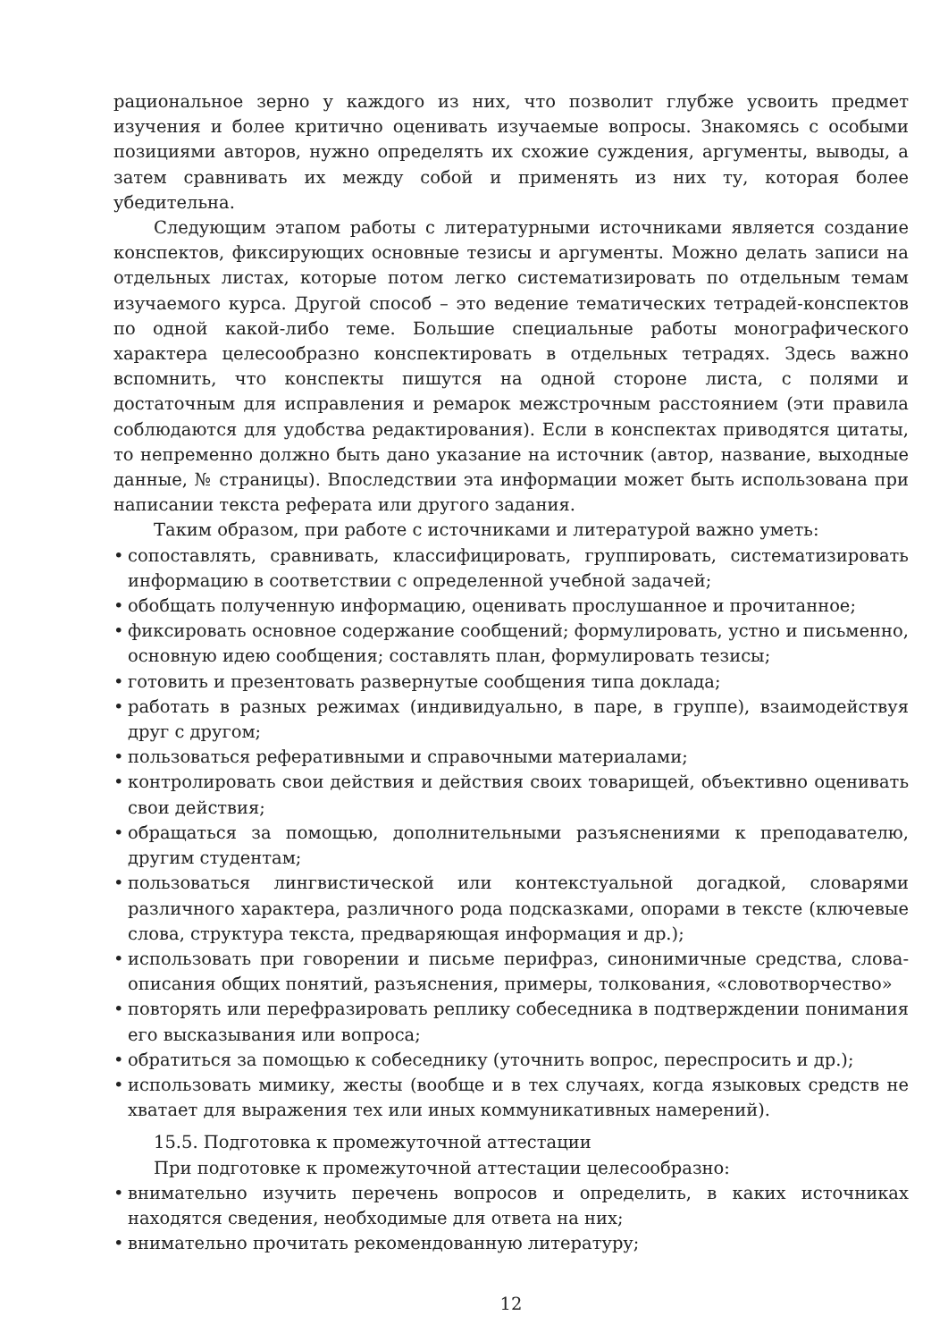рациональное зерно у каждого из них, что позволит глубже усвоить предмет изучения и более критично оценивать изучаемые вопросы. Знакомясь с особыми позициями авторов, нужно определять их схожие суждения, аргументы, выводы, а затем сравнивать их между собой и применять из них ту, которая более убедительна.
Следующим этапом работы с литературными источниками является создание конспектов, фиксирующих основные тезисы и аргументы. Можно делать записи на отдельных листах, которые потом легко систематизировать по отдельным темам изучаемого курса. Другой способ – это ведение тематических тетрадей-конспектов по одной какой-либо теме. Большие специальные работы монографического характера целесообразно конспектировать в отдельных тетрадях. Здесь важно вспомнить, что конспекты пишутся на одной стороне листа, с полями и достаточным для исправления и ремарок межстрочным расстоянием (эти правила соблюдаются для удобства редактирования). Если в конспектах приводятся цитаты, то непременно должно быть дано указание на источник (автор, название, выходные данные, № страницы). Впоследствии эта информации может быть использована при написании текста реферата или другого задания.
Таким образом, при работе с источниками и литературой важно уметь:
• сопоставлять, сравнивать, классифицировать, группировать, систематизировать информацию в соответствии с определенной учебной задачей;
• обобщать полученную информацию, оценивать прослушанное и прочитанное;
• фиксировать основное содержание сообщений; формулировать, устно и письменно, основную идею сообщения; составлять план, формулировать тезисы;
• готовить и презентовать развернутые сообщения типа доклада;
• работать в разных режимах (индивидуально, в паре, в группе), взаимодействуя друг с другом;
• пользоваться реферативными и справочными материалами;
• контролировать свои действия и действия своих товарищей, объективно оценивать свои действия;
• обращаться за помощью, дополнительными разъяснениями к преподавателю, другим студентам;
• пользоваться лингвистической или контекстуальной догадкой, словарями различного характера, различного рода подсказками, опорами в тексте (ключевые слова, структура текста, предваряющая информация и др.);
• использовать при говорении и письме перифраз, синонимичные средства, слова-описания общих понятий, разъяснения, примеры, толкования, «словотворчество»
• повторять или перефразировать реплику собеседника в подтверждении понимания его высказывания или вопроса;
• обратиться за помощью к собеседнику (уточнить вопрос, переспросить и др.);
• использовать мимику, жесты (вообще и в тех случаях, когда языковых средств не хватает для выражения тех или иных коммуникативных намерений).
15.5. Подготовка к промежуточной аттестации
При подготовке к промежуточной аттестации целесообразно:
• внимательно изучить перечень вопросов и определить, в каких источниках находятся сведения, необходимые для ответа на них;
• внимательно прочитать рекомендованную литературу;
12